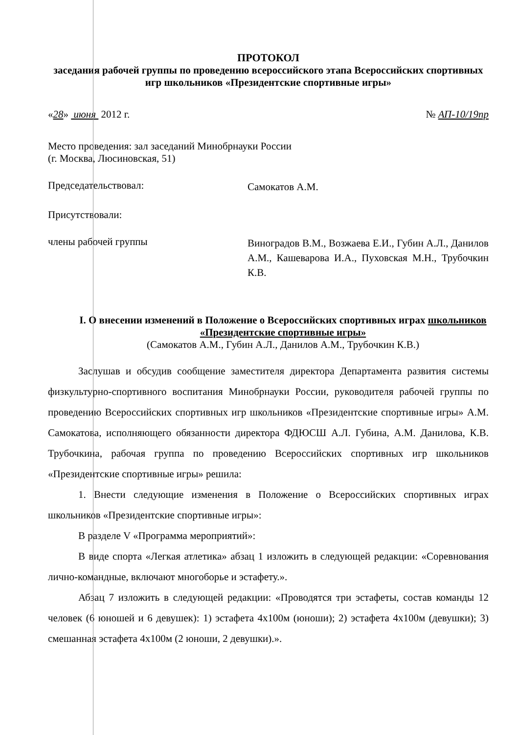ПРОТОКОЛ
заседания рабочей группы по проведению всероссийского этапа Всероссийских спортивных игр школьников «Президентские спортивные игры»
«28» июня 2012 г. № АП-10/19пр
Место проведения: зал заседаний Минобрнауки России
(г. Москва, Люсиновская, 51)
Председательствовал:
Самокатов А.М.
Присутствовали:
члены рабочей группы
Виноградов В.М., Возжаева Е.И., Губин А.Л., Данилов А.М., Кашеварова И.А., Пуховская М.Н., Трубочкин К.В.
I. О внесении изменений в Положение о Всероссийских спортивных играх школьников «Президентские спортивные игры»
(Самокатов А.М., Губин А.Л., Данилов А.М., Трубочкин К.В.)
Заслушав и обсудив сообщение заместителя директора Департамента развития системы физкультурно-спортивного воспитания Минобрнауки России, руководителя рабочей группы по проведению Всероссийских спортивных игр школьников «Президентские спортивные игры» А.М. Самокатова, исполняющего обязанности директора ФДЮСШ А.Л. Губина, А.М. Данилова, К.В. Трубочкина, рабочая группа по проведению Всероссийских спортивных игр школьников «Президентские спортивные игры» решила:
1. Внести следующие изменения в Положение о Всероссийских спортивных играх школьников «Президентские спортивные игры»:
В разделе V «Программа мероприятий»:
В виде спорта «Легкая атлетика» абзац 1 изложить в следующей редакции: «Соревнования лично-командные, включают многоборье и эстафету.».
Абзац 7 изложить в следующей редакции: «Проводятся три эстафеты, состав команды 12 человек (6 юношей и 6 девушек): 1) эстафета 4х100м (юноши); 2) эстафета 4х100м (девушки); 3) смешанная эстафета 4х100м (2 юноши, 2 девушки).».